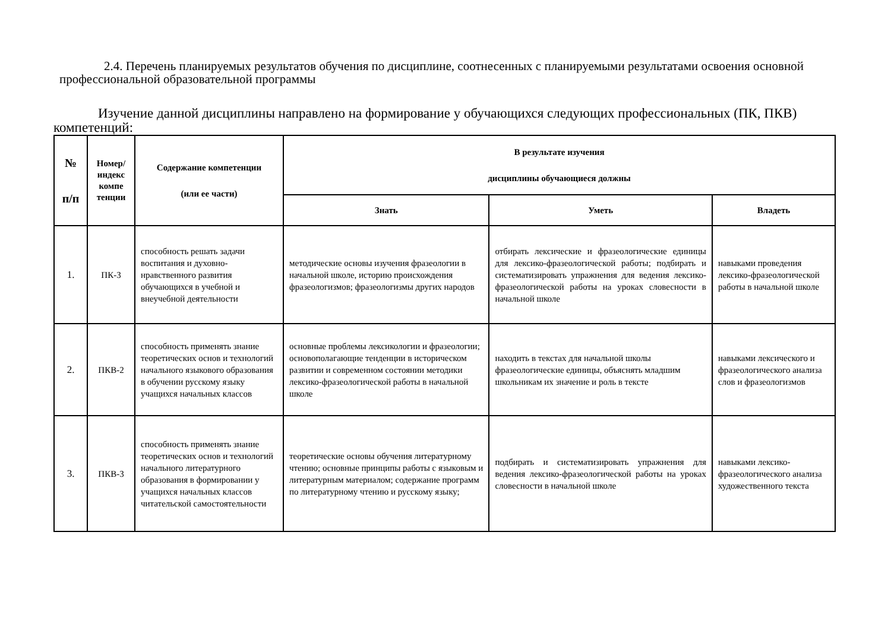2.4. Перечень планируемых результатов обучения по дисциплине, соотнесенных с планируемыми результатами освоения основной профессиональной образовательной программы
Изучение данной дисциплины направлено на формирование у обучающихся следующих профессиональных (ПК, ПКВ) компетенций:
| № п/п | Номер/ индекс компе тенции | Содержание компетенции (или ее части) | В результате изучения дисциплины обучающиеся должны | | |
| --- | --- | --- | --- | --- | --- |
| | | | Знать | Уметь | Владеть |
| 1. | ПК-3 | способность решать задачи воспитания и духовно-нравственного развития обучающихся в учебной и внеучебной деятельности | методические основы изучения фразеологии в начальной школе, историю происхождения фразеологизмов; фразеологизмы других народов | отбирать лексические и фразеологические единицы для лексико-фразеологической работы; подбирать и систематизировать упражнения для ведения лексико-фразеологической работы на уроках словесности в начальной школе | навыками проведения лексико-фразеологической работы в начальной школе |
| 2. | ПКВ-2 | способность применять знание теоретических основ и технологий начального языкового образования в обучении русскому языку учащихся начальных классов | основные проблемы лексикологии и фразеологии; основополагающие тенденции в историческом развитии и современном состоянии методики лексико-фразеологической работы в начальной школе | находить в текстах для начальной школы фразеологические единицы, объяснять младшим школьникам их значение и роль в тексте | навыками лексического и фразеологического анализа слов и фразеологизмов |
| 3. | ПКВ-3 | способность применять знание теоретических основ и технологий начального литературного образования в формировании у учащихся начальных классов читательской самостоятельности | теоретические основы обучения литературному чтению; основные принципы работы с языковым и литературным материалом; содержание программ по литературному чтению и русскому языку; | подбирать и систематизировать упражнения для ведения лексико-фразеологической работы на уроках словесности в начальной школе | навыками лексико-фразеологического анализа художественного текста |